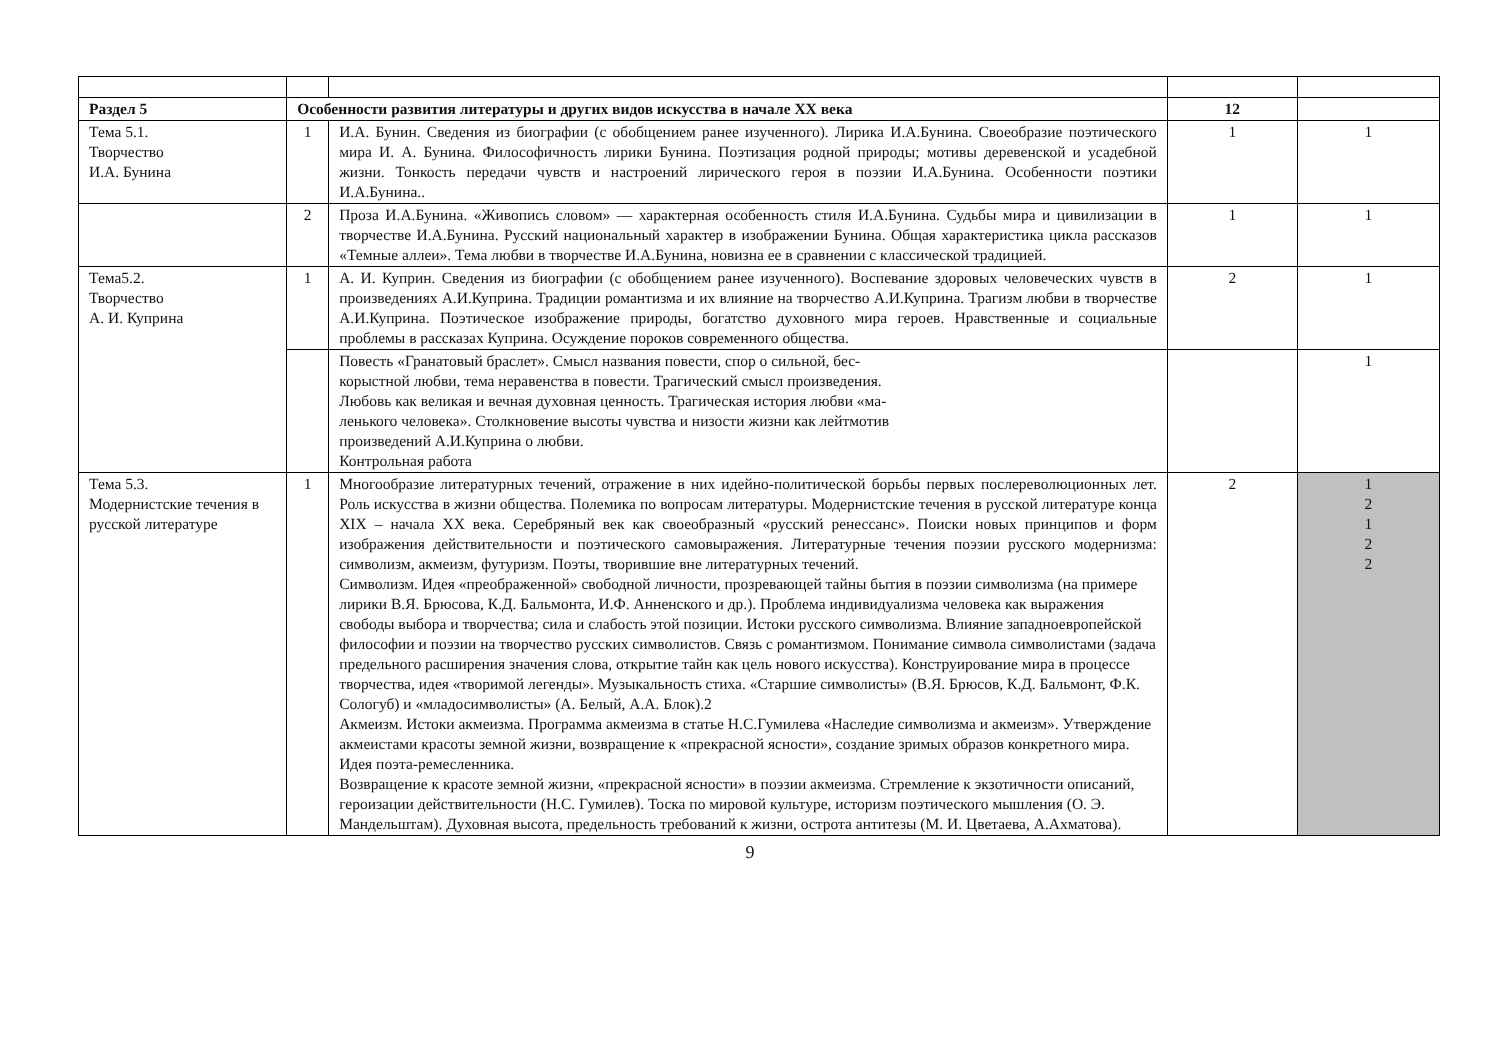| Раздел 5 | Особенности развития литературы и других видов искусства в начале XX века | | 12 | |
| Тема 5.1. Творчество И.А. Бунина | 1 | И.А. Бунин. Сведения из биографии (с обобщением ранее изученного). Лирика И.А.Бунина. Своеобразие поэтического мира И. А. Бунина. Философичность лирики Бунина. Поэтизация родной природы; мотивы деревенской и усадебной жизни. Тонкость передачи чувств и настроений лирического героя в поэзии И.А.Бунина. Особенности поэтики И.А.Бунина.. | 1 | 1 |
| | 2 | Проза И.А.Бунина. «Живопись словом» — характерная особенность стиля И.А.Бунина. Судьбы мира и цивилизации в творчестве И.А.Бунина. Русский национальный характер в изображении Бунина. Общая характеристика цикла рассказов «Темные аллеи». Тема любви в творчестве И.А.Бунина, новизна ее в сравнении с классической традицией. | 1 | 1 |
| Тема5.2. Творчество А. И. Куприна | 1 | А. И. Куприн. Сведения из биографии (с обобщением ранее изученного). Воспевание здоровых человеческих чувств в произведениях А.И.Куприна. Традиции романтизма и их влияние на творчество А.И.Куприна. Трагизм любви в творчестве А.И.Куприна. Поэтическое изображение природы, богатство духовного мира героев. Нравственные и социальные проблемы в рассказах Куприна. Осуждение пороков современного общества. | 2 | 1 |
| | | Повесть «Гранатовый браслет». Смысл названия повести, спор о сильной, бес- корыстной любви, тема неравенства в повести. Трагический смысл произведения. Любовь как великая и вечная духовная ценность. Трагическая история любви «ма- ленького человека». Столкновение высоты чувства и низости жизни как лейтмотив произведений А.И.Куприна о любви. Контрольная работа | | 1 |
| Тема 5.3. Модернистские течения в русской литературе | 1 | Многообразие литературных течений, отражение в них идейно-политической борьбы первых послереволюционных лет. Роль искусства в жизни общества. Полемика по вопросам литературы. Модернистские течения в русской литературе конца XIX – начала XX века. Серебряный век как своеобразный «русский ренессанс». Поиски новых принципов и форм изображения действительности и поэтического самовыражения. Литературные течения поэзии русского модернизма: символизм, акмеизм, футуризм. Поэты, творившие вне литературных течений. Символизм. Идея «преображенной» свободной личности, прозревающей тайны бытия в поэзии символизма (на примере лирики В.Я. Брюсова, К.Д. Бальмонта, И.Ф. Анненского и др.). Проблема индивидуализма человека как выражения свободы выбора и творчества; сила и слабость этой позиции. Истоки русского символизма. Влияние западноевропейской философии и поэзии на творчество русских символистов. Связь с романтизмом. Понимание символа символистами (задача предельного расширения значения слова, открытие тайн как цель нового искусства). Конструирование мира в процессе творчества, идея «творимой легенды». Музыкальность стиха. «Старшие символисты» (В.Я. Брюсов, К.Д. Бальмонт, Ф.К. Сологуб) и «младосимволисты» (А. Белый, А.А. Блок).2 Акмеизм. Истоки акмеизма. Программа акмеизма в статье Н.С.Гумилева «Наследие символизма и акмеизм». Утверждение акмеистами красоты земной жизни, возвращение к «прекрасной ясности», создание зримых образов конкретного мира. Идея поэта-ремесленника. Возвращение к красоте земной жизни, «прекрасной ясности» в поэзии акмеизма. Стремление к экзотичности описаний, героизации действительности (Н.С. Гумилев). Тоска по мировой культуре, историзм поэтического мышления (О. Э. Мандельштам). Духовная высота, предельность требований к жизни, острота антитезы (М. И. Цветаева, А.Ахматова). | 2 | 1 2 1 2 2 |
9